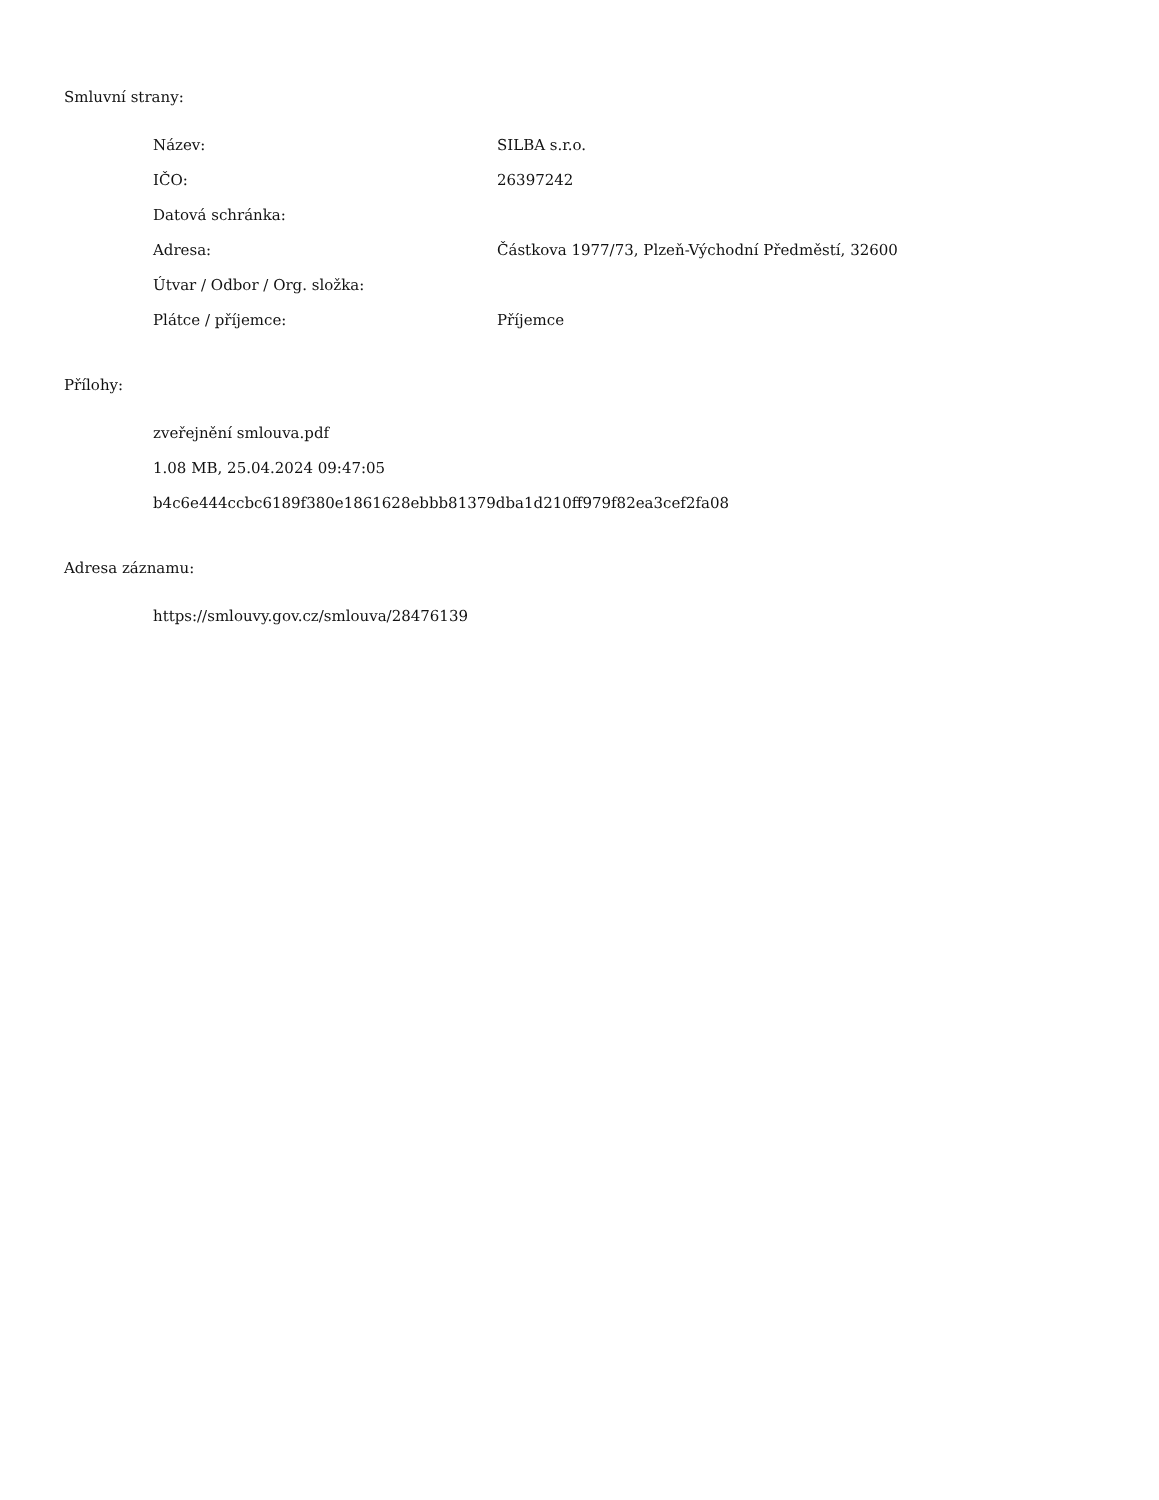Smluvní strany:
| Název: | SILBA s.r.o. |
| IČO: | 26397242 |
| Datová schránka: | |
| Adresa: | Částkova 1977/73, Plzeň-Východní Předměstí, 32600 |
| Útvar / Odbor / Org. složka: | |
| Plátce / příjemce: | Příjemce |
Přílohy:
zveřejnění smlouva.pdf
1.08 MB, 25.04.2024 09:47:05
b4c6e444ccbc6189f380e1861628ebbb81379dba1d210ff979f82ea3cef2fa08
Adresa záznamu:
https://smlouvy.gov.cz/smlouva/28476139